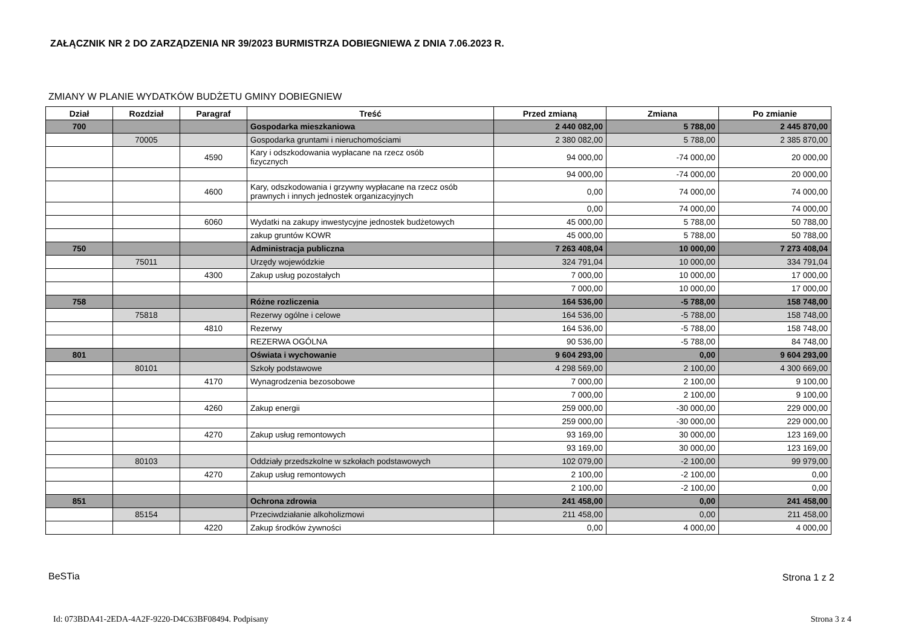ZAŁĄCZNIK NR 2 DO ZARZĄDZENIA NR 39/2023 BURMISTRZA DOBIEGNIEWA Z DNIA 7.06.2023 R.
ZMIANY W PLANIE WYDATKÓW BUDŻETU GMINY DOBIEGNIEW
| Dział | Rozdział | Paragraf | Treść | Przed zmianą | Zmiana | Po zmianie |
| --- | --- | --- | --- | --- | --- | --- |
| 700 | | | Gospodarka mieszkaniowa | 2 440 082,00 | 5 788,00 | 2 445 870,00 |
| | 70005 | | Gospodarka gruntami i nieruchomościami | 2 380 082,00 | 5 788,00 | 2 385 870,00 |
| | | 4590 | Kary i odszkodowania wypłacane na rzecz osób fizycznych | 94 000,00 | -74 000,00 | 20 000,00 |
| | | | | 94 000,00 | -74 000,00 | 20 000,00 |
| | | 4600 | Kary, odszkodowania i grzywny wypłacane na rzecz osób prawnych i innych jednostek organizacyjnych | 0,00 | 74 000,00 | 74 000,00 |
| | | | | 0,00 | 74 000,00 | 74 000,00 |
| | | 6060 | Wydatki na zakupy inwestycyjne jednostek budżetowych | 45 000,00 | 5 788,00 | 50 788,00 |
| | | | zakup gruntów KOWR | 45 000,00 | 5 788,00 | 50 788,00 |
| 750 | | | Administracja publiczna | 7 263 408,04 | 10 000,00 | 7 273 408,04 |
| | 75011 | | Urzędy wojewódzkie | 324 791,04 | 10 000,00 | 334 791,04 |
| | | 4300 | Zakup usług pozostałych | 7 000,00 | 10 000,00 | 17 000,00 |
| | | | | 7 000,00 | 10 000,00 | 17 000,00 |
| 758 | | | Różne rozliczenia | 164 536,00 | -5 788,00 | 158 748,00 |
| | 75818 | | Rezerwy ogólne i celowe | 164 536,00 | -5 788,00 | 158 748,00 |
| | | 4810 | Rezerwy | 164 536,00 | -5 788,00 | 158 748,00 |
| | | | REZERWA OGÓLNA | 90 536,00 | -5 788,00 | 84 748,00 |
| 801 | | | Oświata i wychowanie | 9 604 293,00 | 0,00 | 9 604 293,00 |
| | 80101 | | Szkoły podstawowe | 4 298 569,00 | 2 100,00 | 4 300 669,00 |
| | | 4170 | Wynagrodzenia bezosobowe | 7 000,00 | 2 100,00 | 9 100,00 |
| | | | | 7 000,00 | 2 100,00 | 9 100,00 |
| | | 4260 | Zakup energii | 259 000,00 | -30 000,00 | 229 000,00 |
| | | | | 259 000,00 | -30 000,00 | 229 000,00 |
| | | 4270 | Zakup usług remontowych | 93 169,00 | 30 000,00 | 123 169,00 |
| | | | | 93 169,00 | 30 000,00 | 123 169,00 |
| | 80103 | | Oddziały przedszkolne w szkołach podstawowych | 102 079,00 | -2 100,00 | 99 979,00 |
| | | 4270 | Zakup usług remontowych | 2 100,00 | -2 100,00 | 0,00 |
| | | | | 2 100,00 | -2 100,00 | 0,00 |
| 851 | | | Ochrona zdrowia | 241 458,00 | 0,00 | 241 458,00 |
| | 85154 | | Przeciwdziałanie alkoholizmowi | 211 458,00 | 0,00 | 211 458,00 |
| | | 4220 | Zakup środków żywności | 0,00 | 4 000,00 | 4 000,00 |
BeSTia Strona 1 z 2
Id: 073BDA41-2EDA-4A2F-9220-D4C63BF08494. Podpisany
Strona 3 z 4